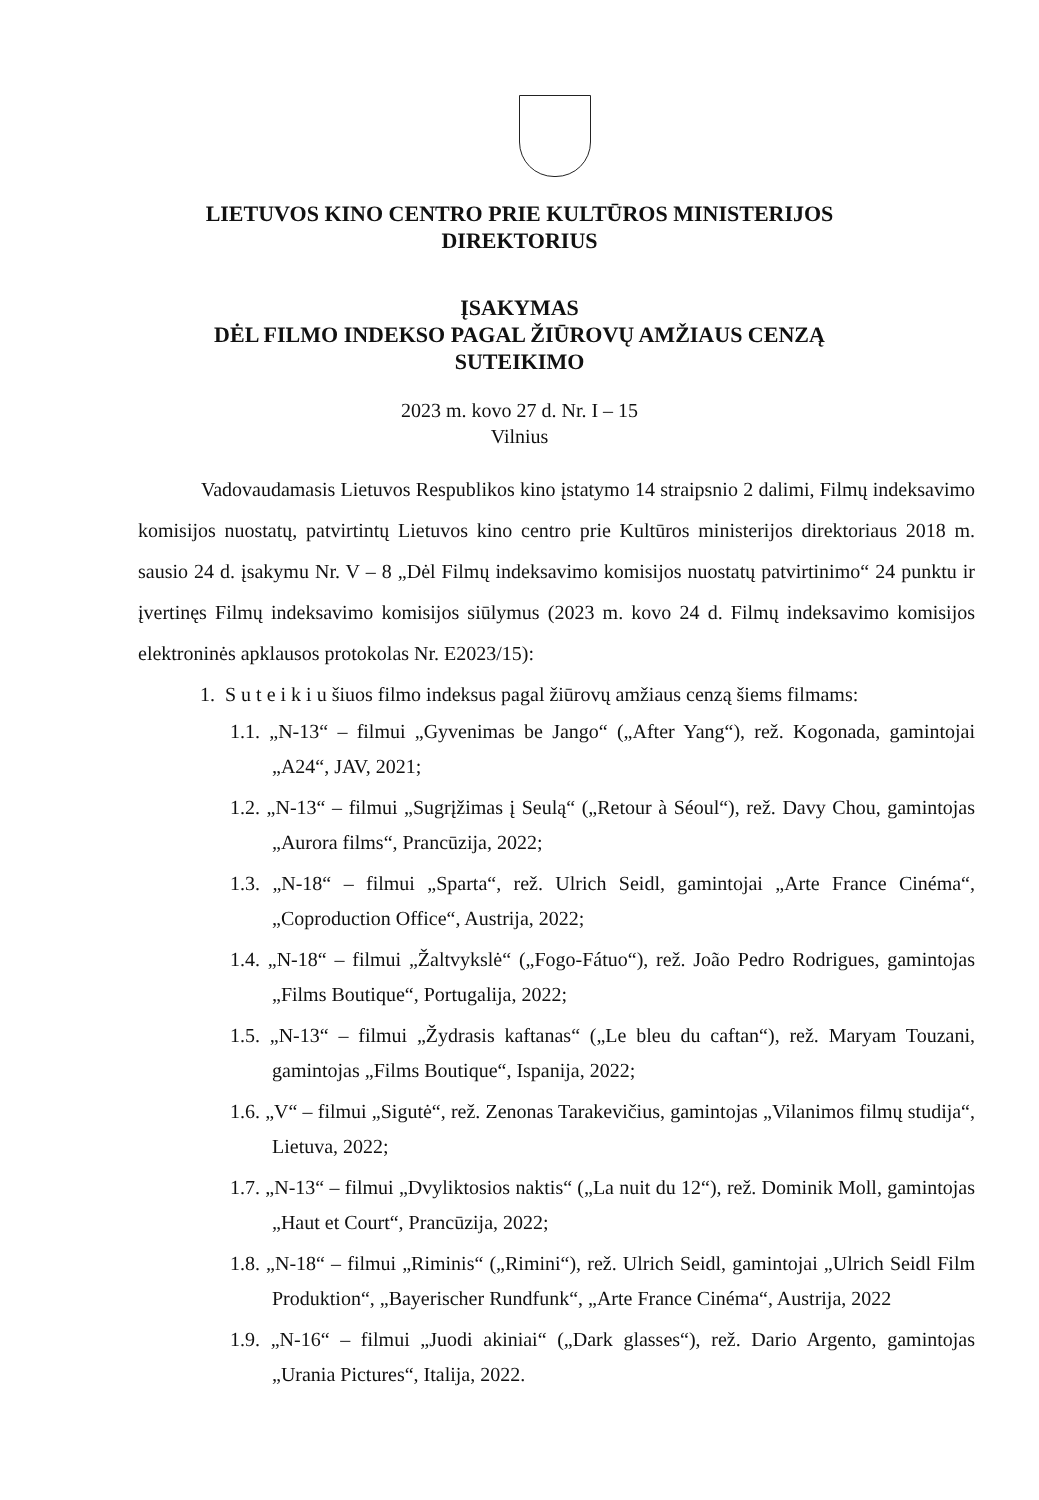LIETUVOS KINO CENTRO PRIE KULTŪROS MINISTERIJOS
DIREKTORIUS
ĮSAKYMAS
DĖL FILMO INDEKSO PAGAL ŽIŪROVŲ AMŽIAUS CENZĄ
SUTEIKIMO
2023 m. kovo 27 d. Nr. I – 15
Vilnius
Vadovaudamasis Lietuvos Respublikos kino įstatymo 14 straipsnio 2 dalimi, Filmų indeksavimo komisijos nuostatų, patvirtintų Lietuvos kino centro prie Kultūros ministerijos direktoriaus 2018 m. sausio 24 d. įsakymu Nr. V – 8 „Dėl Filmų indeksavimo komisijos nuostatų patvirtinimo“ 24 punktu ir įvertinęs Filmų indeksavimo komisijos siūlymus (2023 m. kovo 24 d. Filmų indeksavimo komisijos elektroninės apklausos protokolas Nr. E2023/15):
1. S u t e i k i u šiuos filmo indeksus pagal žiūrovų amžiaus cenzą šiems filmams:
1.1. „N-13“ – filmui „Gyvenimas be Jango“ („After Yang“), rež. Kogonada, gamintojai „A24“, JAV, 2021;
1.2. „N-13“ – filmui „Sugrįžimas į Seulą“ („Retour à Séoul“), rež. Davy Chou, gamintojas „Aurora films“, Prancūzija, 2022;
1.3. „N-18“ – filmui „Sparta“, rež. Ulrich Seidl, gamintojai „Arte France Cinéma“, „Coproduction Office“, Austrija, 2022;
1.4. „N-18“ – filmui „Žaltvykslė“ („Fogo-Fátuo“), rež. João Pedro Rodrigues, gamintojas „Films Boutique“, Portugalija, 2022;
1.5. „N-13“ – filmui „Žydrasis kaftanas“ („Le bleu du caftan“), rež. Maryam Touzani, gamintojas „Films Boutique“, Ispanija, 2022;
1.6. „V“ – filmui „Sigutė“, rež. Zenonas Tarakevičius, gamintojas „Vilanimos filmų studija“, Lietuva, 2022;
1.7. „N-13“ – filmui „Dvyliktosios naktis“ („La nuit du 12“), rež. Dominik Moll, gamintojas „Haut et Court“, Prancūzija, 2022;
1.8. „N-18“ – filmui „Riminis“ („Rimini“), rež. Ulrich Seidl, gamintojai „Ulrich Seidl Film Produktion“, „Bayerischer Rundfunk“, „Arte France Cinéma“, Austrija, 2022
1.9. „N-16“ – filmui „Juodi akiniai“ („Dark glasses“), rež. Dario Argento, gamintojas „Urania Pictures“, Italija, 2022.